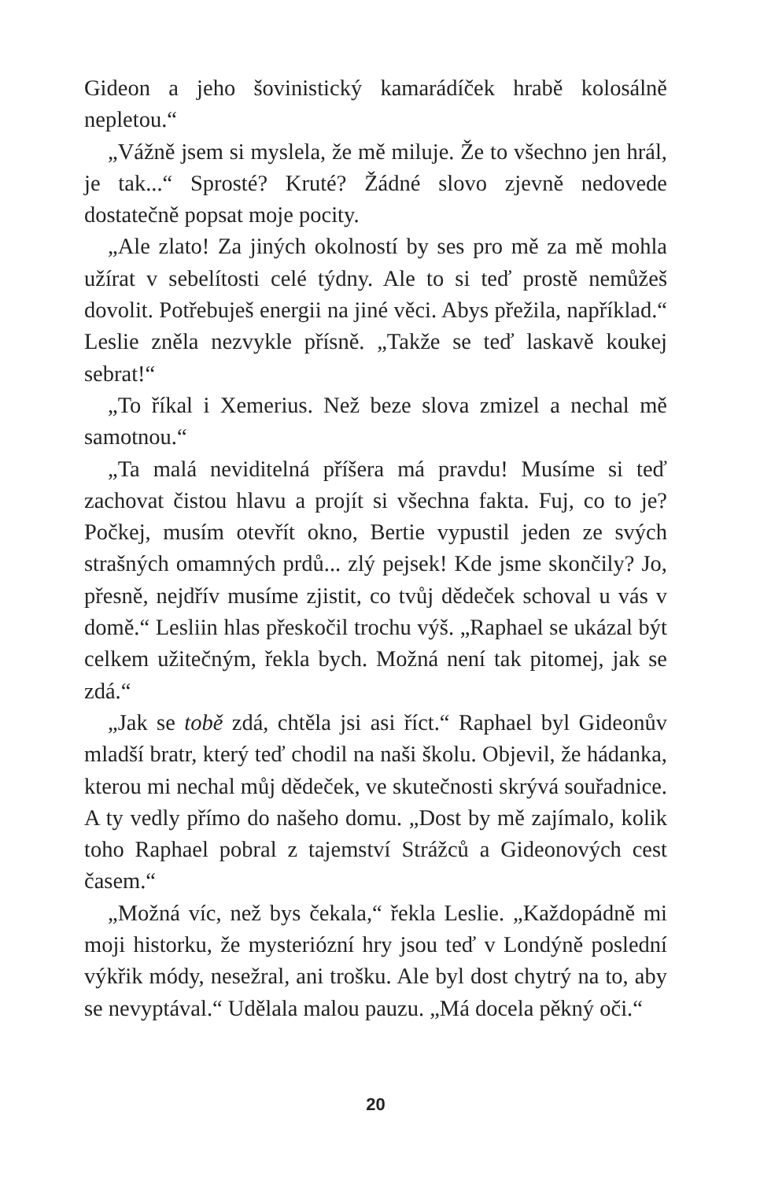Gideon a jeho šovinistický kamarádíček hrabě kolosálně nepletou.“
„Vážně jsem si myslela, že mě miluje. Že to všechno jen hrál, je tak...“ Sprosté? Kruté? Žádné slovo zjevně nedovede dostatečně popsat moje pocity.
„Ale zlato! Za jiných okolností by ses pro mě za mě mohla užírat v sebelítosti celé týdny. Ale to si teď prostě nemůžeš dovolit. Potřebuješ energii na jiné věci. Abys přežila, například.“ Leslie zněla nezvykle přísně. „Takže se teď laskavě koukej sebrat!“
„To říkal i Xemerius. Než beze slova zmizel a nechal mě samotnou.“
„Ta malá neviditelná příšera má pravdu! Musíme si teď zachovat čistou hlavu a projít si všechna fakta. Fuj, co to je? Počkej, musím otevřít okno, Bertie vypustil jeden ze svých strašných omamných prdů... zlý pejsek! Kde jsme skončily? Jo, přesně, nejdřív musíme zjistit, co tvůj dědeček schoval u vás v domě.“ Lesliin hlas přeskočil trochu výš. „Raphael se ukázal být celkem užitečným, řekla bych. Možná není tak pitomej, jak se zdá.“
„Jak se tobě zdá, chtěla jsi asi říct.“ Raphael byl Gideonův mladší bratr, který teď chodil na naši školu. Objevil, že hádanka, kterou mi nechal můj dědeček, ve skutečnosti skrývá souřadnice. A ty vedly přímo do našeho domu. „Dost by mě zajímalo, kolik toho Raphael pobral z tajemství Strážců a Gideonových cest časem.“
„Možná víc, než bys čekala,“ řekla Leslie. „Každopádně mi moji historku, že mysteriózní hry jsou teď v Londýně poslední výkřik módy, nesežral, ani trošku. Ale byl dost chytrý na to, aby se nevyptával.“ Udělala malou pauzu. „Má docela pěkný oči.“
20